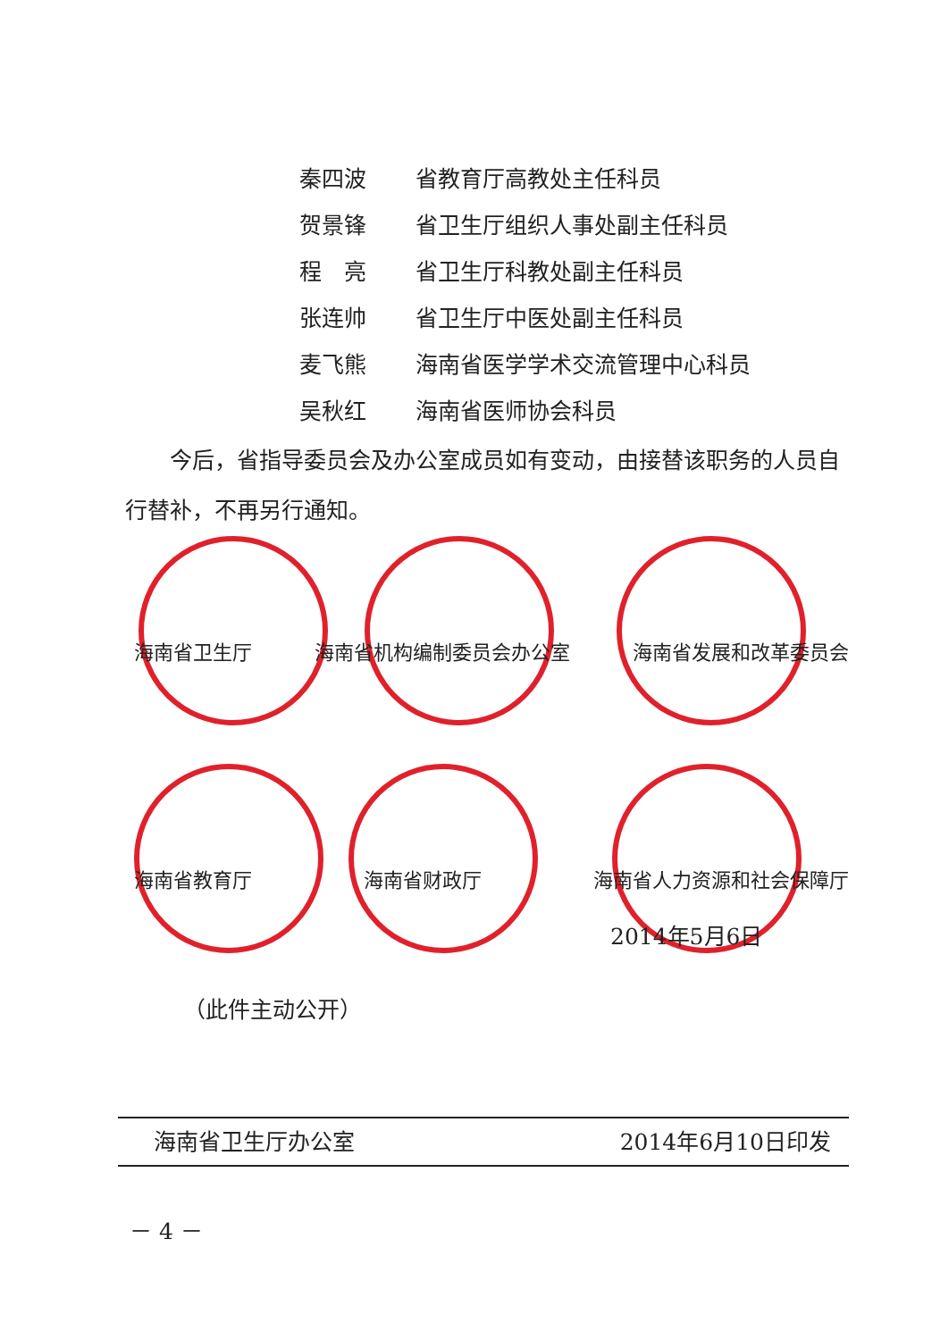秦四波 省教育厅高教处主任科员
贺景锋 省卫生厅组织人事处副主任科员
程　亮 省卫生厅科教处副主任科员
张连帅 省卫生厅中医处副主任科员
麦飞熊 海南省医学学术交流管理中心科员
吴秋红 海南省医师协会科员
今后，省指导委员会及办公室成员如有变动，由接替该职务的人员自行替补，不再另行通知。
海南省卫生厅 海南省机构编制委员会办公室 海南省发展和改革委员会
海南省教育厅 海南省财政厅 海南省人力资源和社会保障厅
2014年5月6日
（此件主动公开）
海南省卫生厅办公室 2014年6月10日印发
－ 4 －